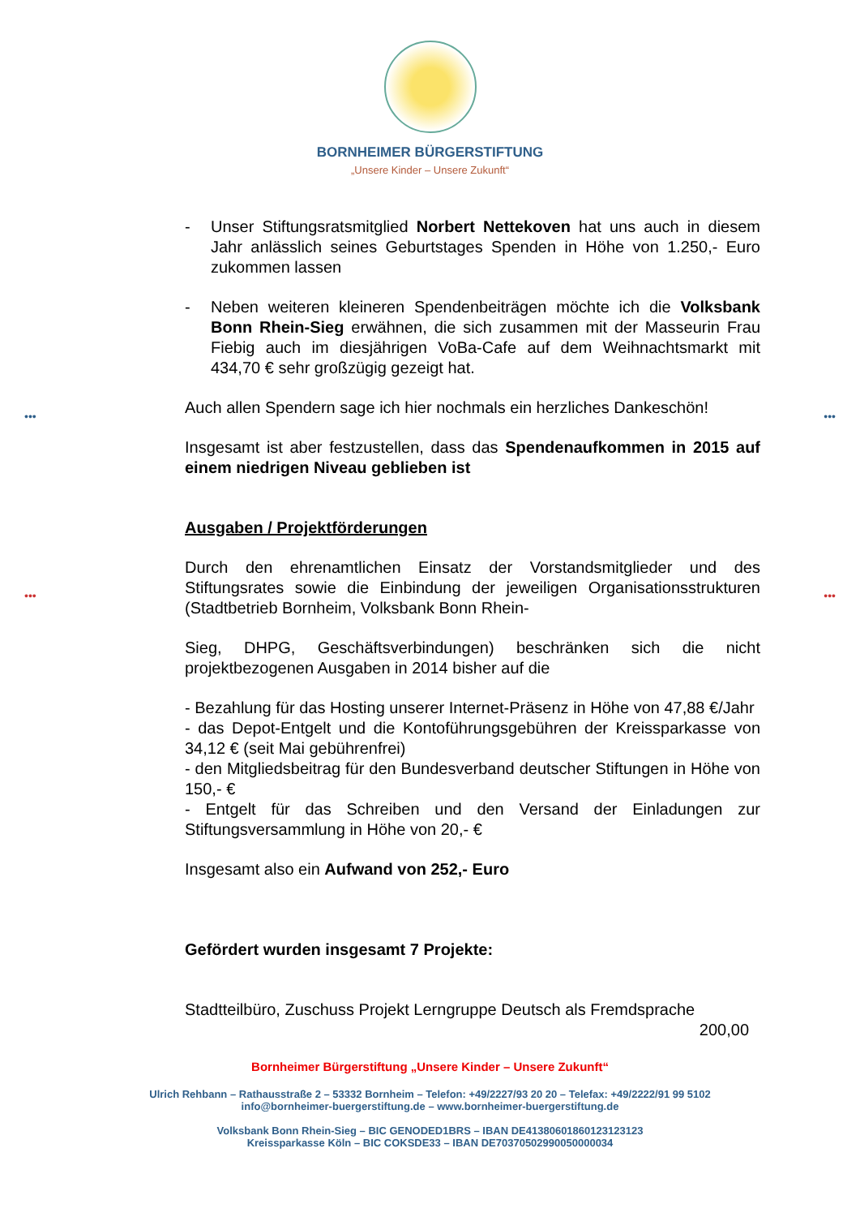••• •••
••• •••
BORNHEIMER BÜRGERSTIFTUNG
„Unsere Kinder – Unsere Zukunft“
- Unser Stiftungsratsmitglied Norbert Nettekoven hat uns auch in diesem Jahr anlässlich seines Geburtstages Spenden in Höhe von 1.250,- Euro zukommen lassen
- Neben weiteren kleineren Spendenbeiträgen möchte ich die Volksbank Bonn Rhein-Sieg erwähnen, die sich zusammen mit der Masseurin Frau Fiebig auch im diesjährigen VoBa-Cafe auf dem Weihnachtsmarkt mit 434,70 € sehr großzügig gezeigt hat.
Auch allen Spendern sage ich hier nochmals ein herzliches Dankeschön!
Insgesamt ist aber festzustellen, dass das Spendenaufkommen in 2015 auf einem niedrigen Niveau geblieben ist
Ausgaben / Projektförderungen
Durch den ehrenamtlichen Einsatz der Vorstandsmitglieder und des Stiftungsrates sowie die Einbindung der jeweiligen Organisationsstrukturen (Stadtbetrieb Bornheim, Volksbank Bonn Rhein-
Sieg, DHPG, Geschäftsverbindungen) beschränken sich die nicht projektbezogenen Ausgaben in 2014 bisher auf die
- Bezahlung für das Hosting unserer Internet-Präsenz in Höhe von 47,88 €/Jahr
- das Depot-Entgelt und die Kontoführungsgebühren der Kreissparkasse von 34,12 € (seit Mai gebührenfrei)
- den Mitgliedsbeitrag für den Bundesverband deutscher Stiftungen in Höhe von 150,- €
- Entgelt für das Schreiben und den Versand der Einladungen zur Stiftungsversammlung in Höhe von 20,- €
Insgesamt also ein Aufwand von 252,- Euro
Gefördert wurden insgesamt 7 Projekte:
Stadtteilbüro, Zuschuss Projekt Lerngruppe Deutsch als Fremdsprache
200,00
Bornheimer Bürgerstiftung „Unsere Kinder – Unsere Zukunft“
Ulrich Rehbann – Rathausstraße 2 – 53332 Bornheim – Telefon: +49/2227/93 20 20 – Telefax: +49/2222/91 99 5102
info@bornheimer-buergerstiftung.de – www.bornheimer-buergerstiftung.de
Volksbank Bonn Rhein-Sieg – BIC GENODED1BRS – IBAN DE41380601860123123123
Kreissparkasse Köln – BIC COKSDE33 – IBAN DE70370502990050000034